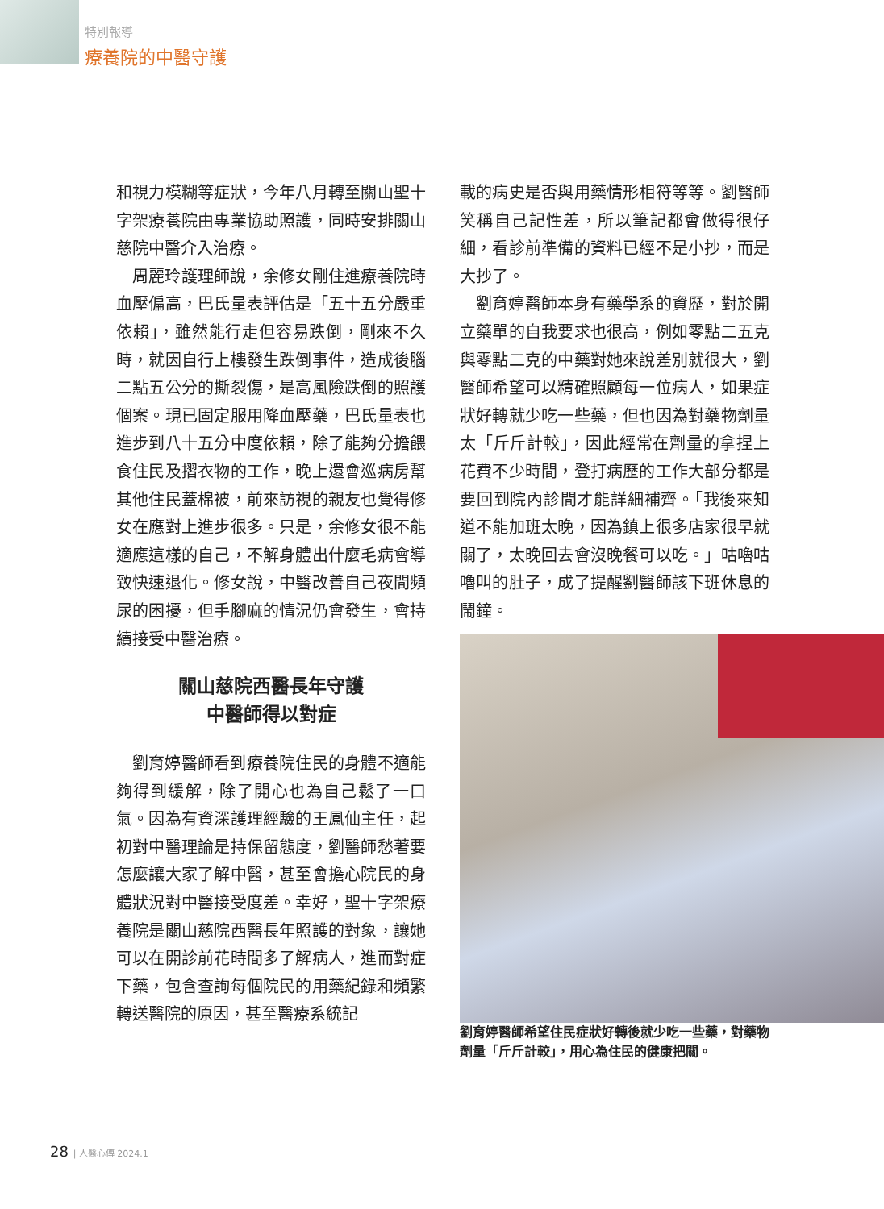特別報導
療養院的中醫守護
和視力模糊等症狀，今年八月轉至關山聖十字架療養院由專業協助照護，同時安排關山慈院中醫介入治療。
周麗玲護理師說，余修女剛住進療養院時血壓偏高，巴氏量表評估是「五十五分嚴重依賴」，雖然能行走但容易跌倒，剛來不久時，就因自行上樓發生跌倒事件，造成後腦二點五公分的撕裂傷，是高風險跌倒的照護個案。現已固定服用降血壓藥，巴氏量表也進步到八十五分中度依賴，除了能夠分擔餵食住民及摺衣物的工作，晚上還會巡病房幫其他住民蓋棉被，前來訪視的親友也覺得修女在應對上進步很多。只是，余修女很不能適應這樣的自己，不解身體出什麼毛病會導致快速退化。修女說，中醫改善自己夜間頻尿的困擾，但手腳麻的情況仍會發生，會持續接受中醫治療。
關山慈院西醫長年守護
中醫師得以對症
劉育婷醫師看到療養院住民的身體不適能夠得到緩解，除了開心也為自己鬆了一口氣。因為有資深護理經驗的王鳳仙主任，起初對中醫理論是持保留態度，劉醫師愁著要怎麼讓大家了解中醫，甚至會擔心院民的身體狀況對中醫接受度差。幸好，聖十字架療養院是關山慈院西醫長年照護的對象，讓她可以在開診前花時間多了解病人，進而對症下藥，包含查詢每個院民的用藥紀錄和頻繁轉送醫院的原因，甚至醫療系統記
載的病史是否與用藥情形相符等等。劉醫師笑稱自己記性差，所以筆記都會做得很仔細，看診前準備的資料已經不是小抄，而是大抄了。
劉育婷醫師本身有藥學系的資歷，對於開立藥單的自我要求也很高，例如零點二五克與零點二克的中藥對她來說差別就很大，劉醫師希望可以精確照顧每一位病人，如果症狀好轉就少吃一些藥，但也因為對藥物劑量太「斤斤計較」，因此經常在劑量的拿捏上花費不少時間，登打病歷的工作大部分都是要回到院內診間才能詳細補齊。「我後來知道不能加班太晚，因為鎮上很多店家很早就關了，太晚回去會沒晚餐可以吃。」咕嚕咕嚕叫的肚子，成了提醒劉醫師該下班休息的鬧鐘。
劉育婷醫師希望住民症狀好轉後就少吃一些藥，對藥物劑量「斤斤計較」，用心為住民的健康把關。
28 | 人醫心傳 2024.1